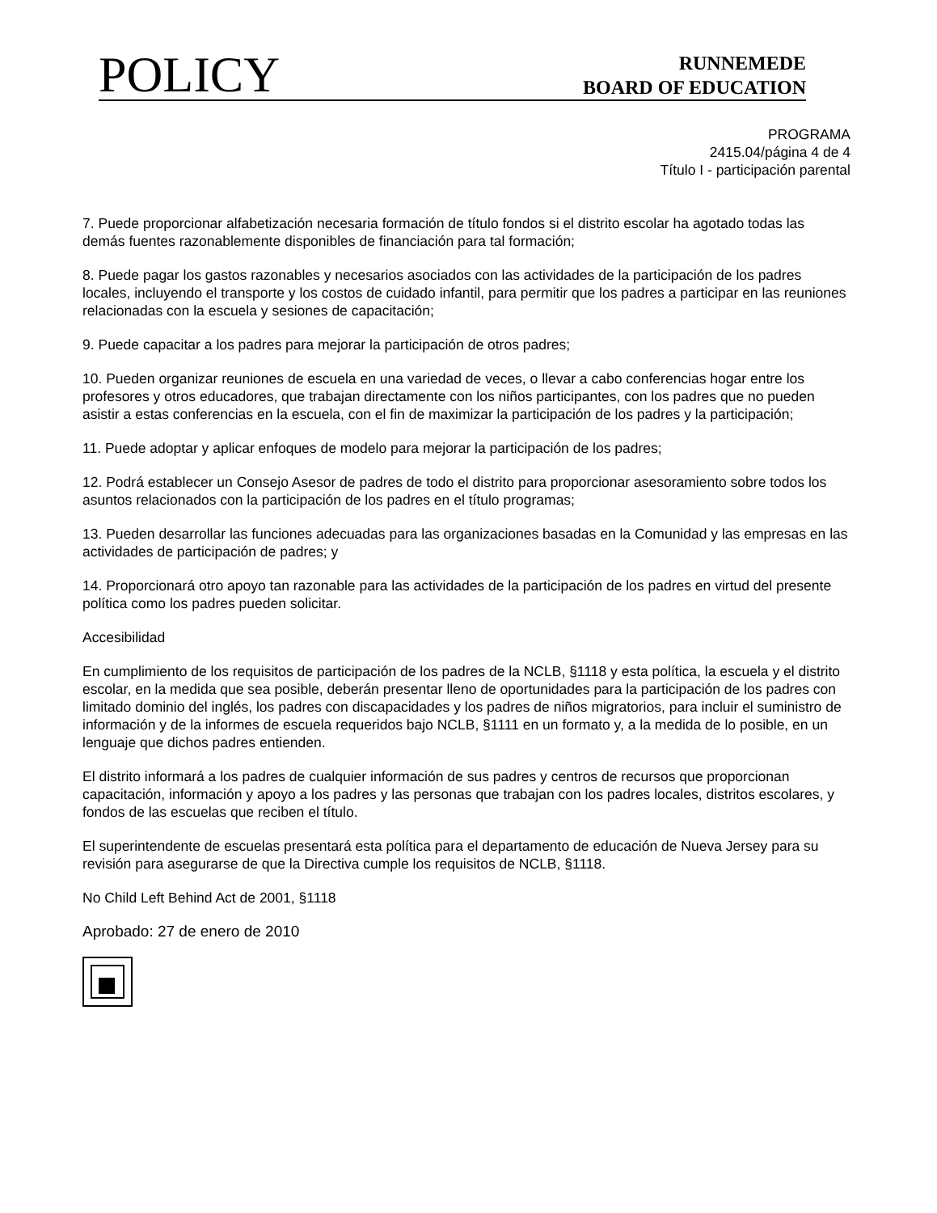POLICY
RUNNEMEDE
BOARD OF EDUCATION
PROGRAMA
2415.04/página 4 de 4
Título I - participación parental
7. Puede proporcionar alfabetización necesaria formación de título fondos si el distrito escolar ha agotado todas las demás fuentes razonablemente disponibles de financiación para tal formación;
8. Puede pagar los gastos razonables y necesarios asociados con las actividades de la participación de los padres locales, incluyendo el transporte y los costos de cuidado infantil, para permitir que los padres a participar en las reuniones relacionadas con la escuela y sesiones de capacitación;
9. Puede capacitar a los padres para mejorar la participación de otros padres;
10. Pueden organizar reuniones de escuela en una variedad de veces, o llevar a cabo conferencias hogar entre los profesores y otros educadores, que trabajan directamente con los niños participantes, con los padres que no pueden asistir a estas conferencias en la escuela, con el fin de maximizar la participación de los padres y la participación;
11. Puede adoptar y aplicar enfoques de modelo para mejorar la participación de los padres;
12. Podrá establecer un Consejo Asesor de padres de todo el distrito para proporcionar asesoramiento sobre todos los asuntos relacionados con la participación de los padres en el título programas;
13. Pueden desarrollar las funciones adecuadas para las organizaciones basadas en la Comunidad y las empresas en las actividades de participación de padres; y
14. Proporcionará otro apoyo tan razonable para las actividades de la participación de los padres en virtud del presente política como los padres pueden solicitar.
Accesibilidad
En cumplimiento de los requisitos de participación de los padres de la NCLB, §1118 y esta política, la escuela y el distrito escolar, en la medida que sea posible, deberán presentar lleno de oportunidades para la participación de los padres con limitado dominio del inglés, los padres con discapacidades y los padres de niños migratorios, para incluir el suministro de información y de la informes de escuela requeridos bajo NCLB, §1111 en un formato y, a la medida de lo posible, en un lenguaje que dichos padres entienden.
El distrito informará a los padres de cualquier información de sus padres y centros de recursos que proporcionan capacitación, información y apoyo a los padres y las personas que trabajan con los padres locales, distritos escolares, y fondos de las escuelas que reciben el título.
El superintendente de escuelas presentará esta política para el departamento de educación de Nueva Jersey para su revisión para asegurarse de que la Directiva cumple los requisitos de NCLB, §1118.
No Child Left Behind Act de 2001, §1118
Aprobado: 27 de enero de 2010